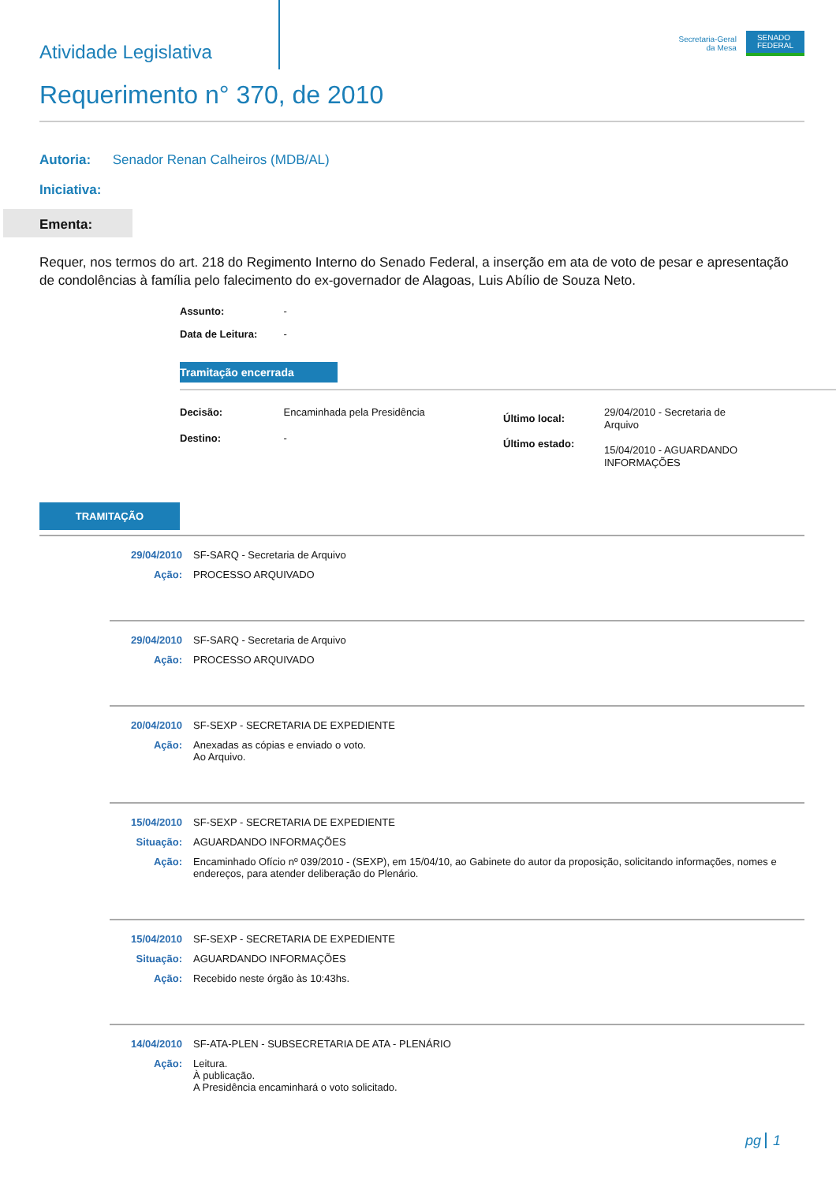Atividade Legislativa
Secretaria-Geral
da Mesa
SENADO
FEDERAL
Requerimento n° 370, de 2010
Autoria: Senador Renan Calheiros (MDB/AL)
Iniciativa:
Ementa:
Requer, nos termos do art. 218 do Regimento Interno do Senado Federal, a inserção em ata de voto de pesar e apresentação de condolências à família pelo falecimento do ex-governador de Alagoas, Luis Abílio de Souza Neto.
Assunto: -
Data de Leitura: -
Tramitação encerrada
Decisão: Encaminhada pela Presidência
Destino: -
Último local:
Último estado:
29/04/2010 - Secretaria de Arquivo
15/04/2010 - AGUARDANDO INFORMAÇÕES
TRAMITAÇÃO
29/04/2010 SF-SARQ - Secretaria de Arquivo
Ação: PROCESSO ARQUIVADO
29/04/2010 SF-SARQ - Secretaria de Arquivo
Ação: PROCESSO ARQUIVADO
20/04/2010 SF-SEXP - SECRETARIA DE EXPEDIENTE
Ação: Anexadas as cópias e enviado o voto.
Ao Arquivo.
15/04/2010 SF-SEXP - SECRETARIA DE EXPEDIENTE
Situação: AGUARDANDO INFORMAÇÕES
Ação: Encaminhado Ofício nº 039/2010 - (SEXP), em 15/04/10, ao Gabinete do autor da proposição, solicitando informações, nomes e endereços, para atender deliberação do Plenário.
15/04/2010 SF-SEXP - SECRETARIA DE EXPEDIENTE
Situação: AGUARDANDO INFORMAÇÕES
Ação: Recebido neste órgão às 10:43hs.
14/04/2010 SF-ATA-PLEN - SUBSECRETARIA DE ATA - PLENÁRIO
Ação: Leitura.
À publicação.
A Presidência encaminhará o voto solicitado.
pg 1